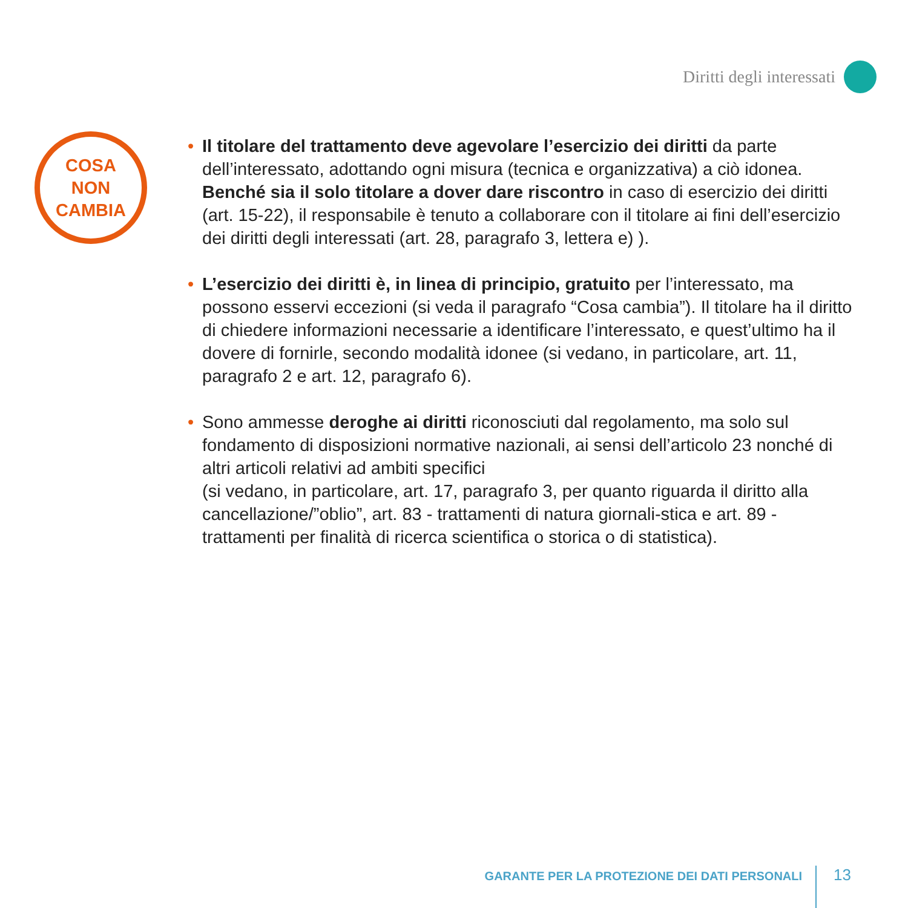Diritti degli interessati
COSA
NON
CAMBIA
• Il titolare del trattamento deve agevolare l’esercizio dei diritti da parte dell’interessato, adottando ogni misura (tecnica e organizzativa) a ciò idonea. Benché sia il solo titolare a dover dare riscontro in caso di esercizio dei diritti (art. 15-22), il responsabile è tenuto a collaborare con il titolare ai fini dell’esercizio dei diritti degli interessati (art. 28, paragrafo 3, lettera e) ).
• L’esercizio dei diritti è, in linea di principio, gratuito per l’interessato, ma possono esservi eccezioni (si veda il paragrafo “Cosa cambia”). Il titolare ha il diritto di chiedere informazioni necessarie a identificare l’interessato, e quest’ultimo ha il dovere di fornirle, secondo modalità idonee (si vedano, in particolare, art. 11, paragrafo 2 e art. 12, paragrafo 6).
• Sono ammesse deroghe ai diritti riconosciuti dal regolamento, ma solo sul fondamento di disposizioni normative nazionali, ai sensi dell’articolo 23 nonché di altri articoli relativi ad ambiti specifici
(si vedano, in particolare, art. 17, paragrafo 3, per quanto riguarda il diritto alla cancellazione/”oblio”, art. 83 - trattamenti di natura giornali-stica e art. 89 - trattamenti per finalità di ricerca scientifica o storica o di statistica).
GARANTE PER LA PROTEZIONE DEI DATI PERSONALI 13